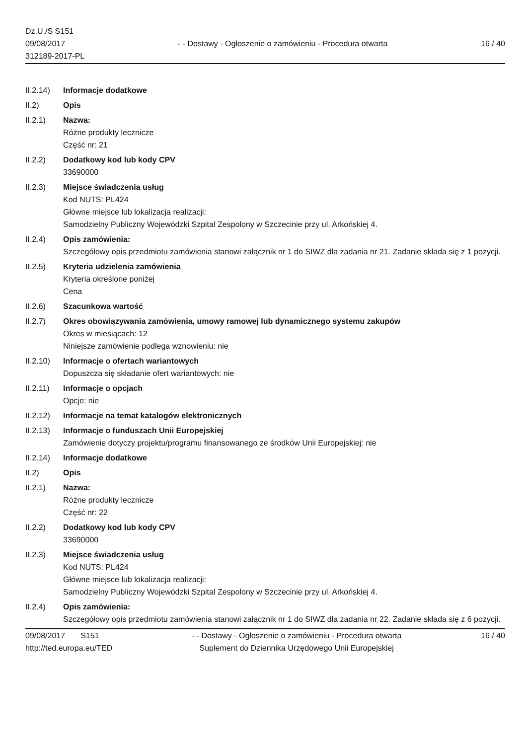Dz.U./S S151
09/08/2017
312189-2017-PL
- - Dostawy - Ogłoszenie o zamówieniu - Procedura otwarta
16 / 40
II.2.14)
Informacje dodatkowe
II.2) Opis
II.2.1) Nazwa:
Różne produkty lecznicze
Część nr: 21
II.2.2) Dodatkowy kod lub kody CPV
33690000
II.2.3) Miejsce świadczenia usług
Kod NUTS: PL424
Główne miejsce lub lokalizacja realizacji:
Samodzielny Publiczny Wojewódzki Szpital Zespolony w Szczecinie przy ul. Arkońskiej 4.
II.2.4) Opis zamówienia:
Szczegółowy opis przedmiotu zamówienia stanowi załącznik nr 1 do SIWZ dla zadania nr 21. Zadanie składa się z 1 pozycji.
II.2.5) Kryteria udzielenia zamówienia
Kryteria określone poniżej
Cena
II.2.6) Szacunkowa wartość
II.2.7) Okres obowiązywania zamówienia, umowy ramowej lub dynamicznego systemu zakupów
Okres w miesiącach: 12
Niniejsze zamówienie podlega wznowieniu: nie
II.2.10)
Informacje o ofertach wariantowych
Dopuszcza się składanie ofert wariantowych: nie
II.2.11)
Informacje o opcjach
Opcje: nie
II.2.12)
Informacje na temat katalogów elektronicznych
II.2.13)
Informacje o funduszach Unii Europejskiej
Zamówienie dotyczy projektu/programu finansowanego ze środków Unii Europejskiej: nie
II.2.14)
Informacje dodatkowe
II.2) Opis
II.2.1) Nazwa:
Różne produkty lecznicze
Część nr: 22
II.2.2) Dodatkowy kod lub kody CPV
33690000
II.2.3) Miejsce świadczenia usług
Kod NUTS: PL424
Główne miejsce lub lokalizacja realizacji:
Samodzielny Publiczny Wojewódzki Szpital Zespolony w Szczecinie przy ul. Arkońskiej 4.
II.2.4) Opis zamówienia:
Szczegółowy opis przedmiotu zamówienia stanowi załącznik nr 1 do SIWZ dla zadania nr 22. Zadanie składa się z 6 pozycji.
09/08/2017 S151
http://ted.europa.eu/TED
- - Dostawy - Ogłoszenie o zamówieniu - Procedura otwarta
Suplement do Dziennika Urzędowego Unii Europejskiej
16 / 40